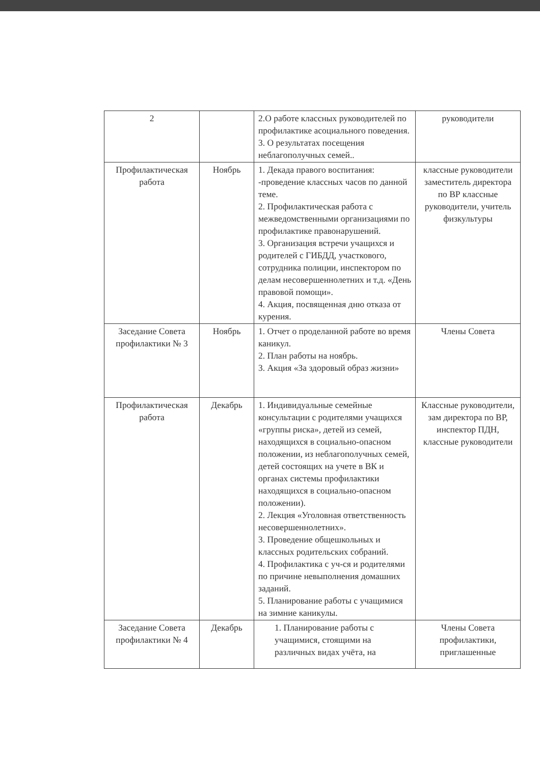| 2 | | 2.О работе классных руководителей по профилактике асоциального поведения. 3. О результатах посещения неблагополучных семей.. | руководители |
| Профилактическая работа | Ноябрь | 1. Декада правого воспитания: -проведение классных часов по данной теме. 2. Профилактическая работа с межведомственными организациями по профилактике правонарушений. 3. Организация встречи учащихся и родителей с ГИБДД, участкового, сотрудника полиции, инспектором по делам несовершеннолетних и т.д. «День правовой помощи». 4. Акция, посвященная дню отказа от курения. | классные руководители заместитель директора по ВР классные руководители, учитель физкультуры |
| Заседание Совета профилактики № 3 | Ноябрь | 1. Отчет о проделанной работе во время каникул. 2. План работы на ноябрь. 3. Акция «За здоровый образ жизни» | Члены Совета |
| Профилактическая работа | Декабрь | 1. Индивидуальные семейные консультации с родителями учащихся «группы риска», детей из семей, находящихся в социально-опасном положении, из неблагополучных семей, детей состоящих на учете в ВК и органах системы профилактики находящихся в социально-опасном положении). 2. Лекция «Уголовная ответственность несовершеннолетних». 3. Проведение общешкольных и классных родительских собраний. 4. Профилактика с уч-ся и родителями по причине невыполнения домашних заданий. 5. Планирование работы с учащимися на зимние каникулы. | Классные руководители, зам директора по ВР, инспектор ПДН, классные руководители |
| Заседание Совета профилактики № 4 | Декабрь | 1. Планирование работы с учащимися, стоящими на различных видах учёта, на | Члены Совета профилактики, приглашенные |